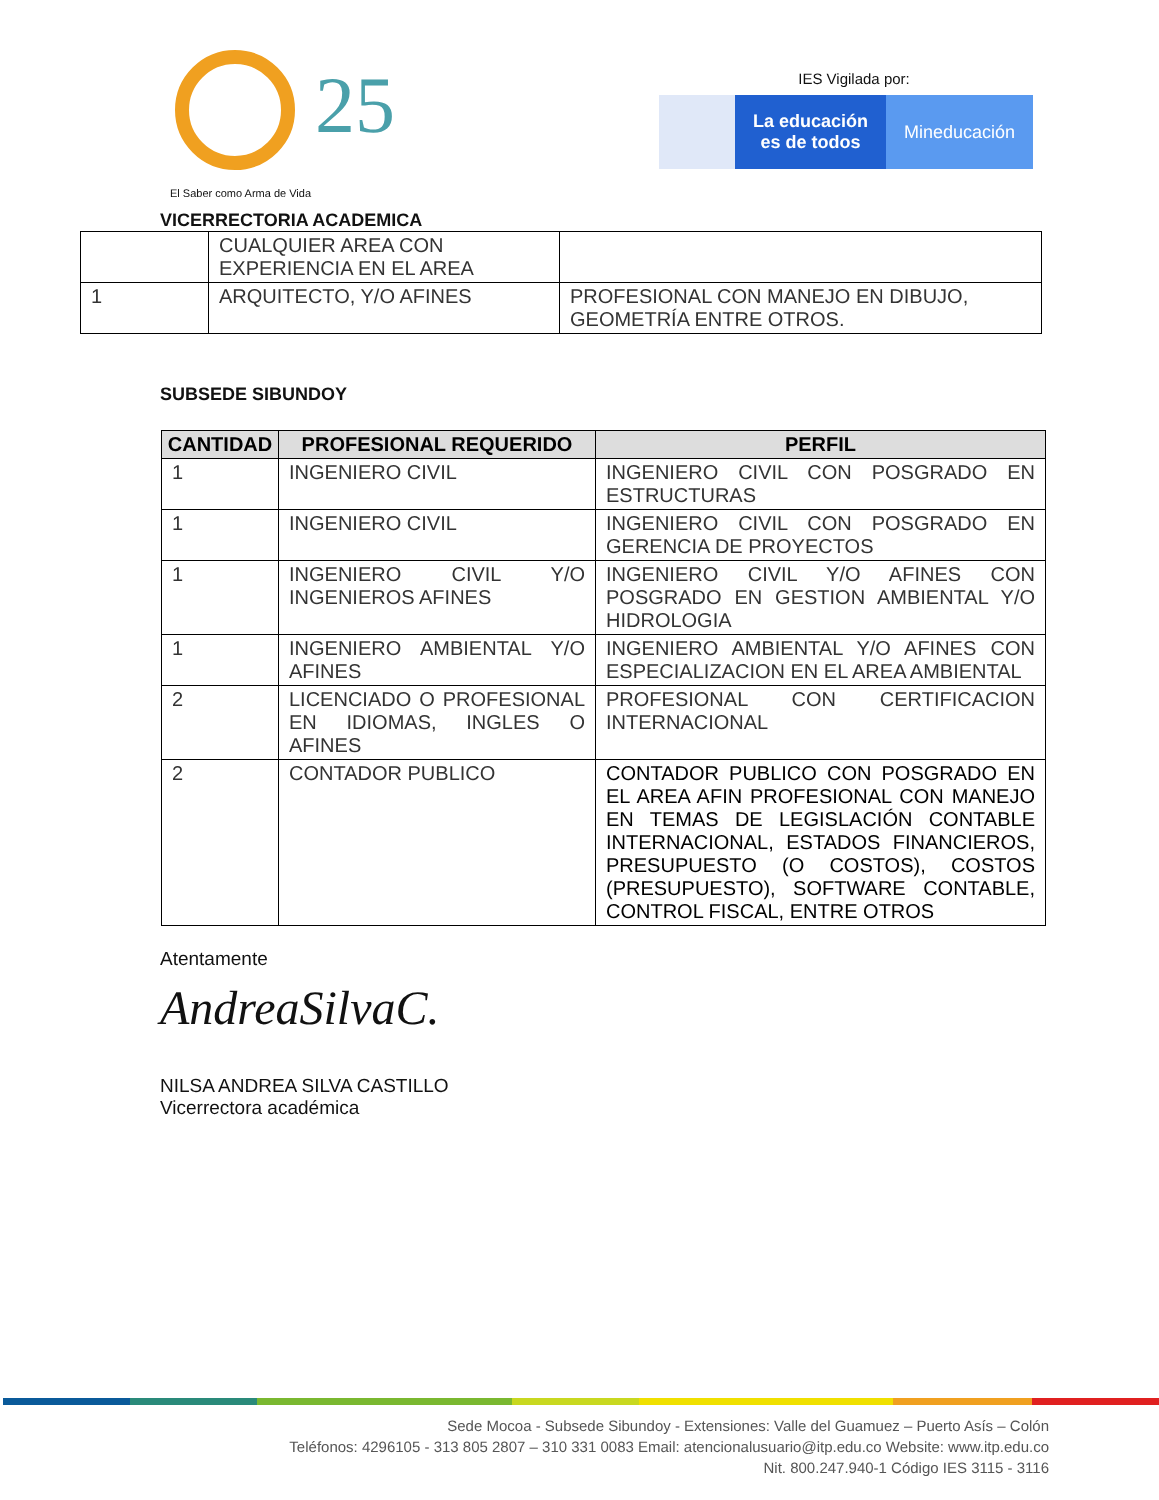25
El Saber como Arma de Vida
IES Vigilada por:
La educación
es de todos
Mineducación
VICERRECTORIA ACADEMICA
| | CUALQUIER AREA CON EXPERIENCIA EN EL AREA | |
| 1 | ARQUITECTO, Y/O AFINES | PROFESIONAL CON MANEJO EN DIBUJO, GEOMETRÍA ENTRE OTROS. |
SUBSEDE SIBUNDOY
| CANTIDAD | PROFESIONAL REQUERIDO | PERFIL |
| --- | --- | --- |
| 1 | INGENIERO CIVIL | INGENIERO CIVIL CON POSGRADO EN ESTRUCTURAS |
| 1 | INGENIERO CIVIL | INGENIERO CIVIL CON POSGRADO EN GERENCIA DE PROYECTOS |
| 1 | INGENIERO CIVIL Y/O INGENIEROS AFINES | INGENIERO CIVIL Y/O AFINES CON POSGRADO EN GESTION AMBIENTAL Y/O HIDROLOGIA |
| 1 | INGENIERO AMBIENTAL Y/O AFINES | INGENIERO AMBIENTAL Y/O AFINES CON ESPECIALIZACION EN EL AREA AMBIENTAL |
| 2 | LICENCIADO O PROFESIONAL EN IDIOMAS, INGLES O AFINES | PROFESIONAL CON CERTIFICACION INTERNACIONAL |
| 2 | CONTADOR PUBLICO | CONTADOR PUBLICO CON POSGRADO EN EL AREA AFIN PROFESIONAL CON MANEJO EN TEMAS DE LEGISLACIÓN CONTABLE INTERNACIONAL, ESTADOS FINANCIEROS, PRESUPUESTO (O COSTOS), COSTOS (PRESUPUESTO), SOFTWARE CONTABLE, CONTROL FISCAL, ENTRE OTROS |
Atentamente
AndreaSilvaC.
NILSA ANDREA SILVA CASTILLO
Vicerrectora académica
Sede Mocoa - Subsede Sibundoy - Extensiones: Valle del Guamuez – Puerto Asís – Colón
Teléfonos: 4296105 - 313 805 2807 – 310 331 0083 Email: atencionalusuario@itp.edu.co Website: www.itp.edu.co
Nit. 800.247.940-1 Código IES 3115 - 3116